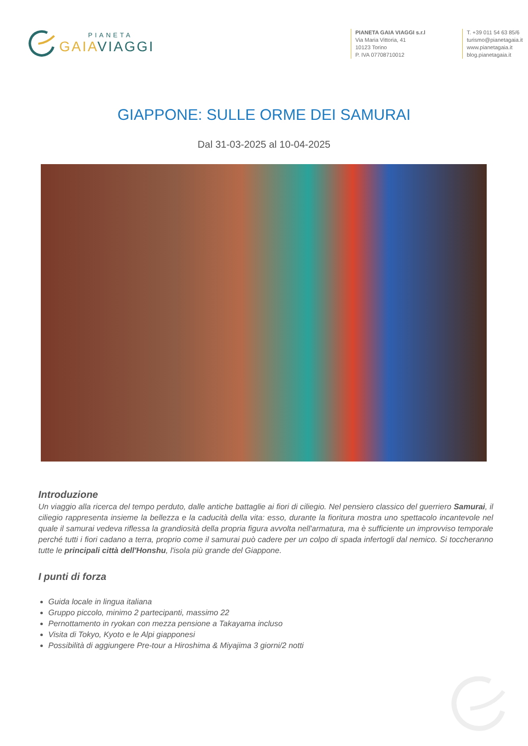PIANETA
GAIA VIAGGI
PIANETA GAIA VIAGGI s.r.l
Via Maria Vittoria, 41
10123 Torino
P. IVA 07708710012
T. +39 011 54 63 85/6
turismo@pianetagaia.it
www.pianetagaia.it
blog.pianetagaia.it
GIAPPONE: SULLE ORME DEI SAMURAI
Dal 31-03-2025 al 10-04-2025
Introduzione
Un viaggio alla ricerca del tempo perduto, dalle antiche battaglie ai fiori di ciliegio. Nel pensiero classico del guerriero Samurai, il ciliegio rappresenta insieme la bellezza e la caducità della vita: esso, durante la fioritura mostra uno spettacolo incantevole nel quale il samurai vedeva riflessa la grandiosità della propria figura avvolta nell'armatura, ma è sufficiente un improvviso temporale perché tutti i fiori cadano a terra, proprio come il samurai può cadere per un colpo di spada infertogli dal nemico. Si toccheranno tutte le principali città dell'Honshu, l'isola più grande del Giappone.
I punti di forza
Guida locale in lingua italiana
Gruppo piccolo, minimo 2 partecipanti, massimo 22
Pernottamento in ryokan con mezza pensione a Takayama incluso
Visita di Tokyo, Kyoto e le Alpi giapponesi
Possibilità di aggiungere Pre-tour a Hiroshima & Miyajima 3 giorni/2 notti